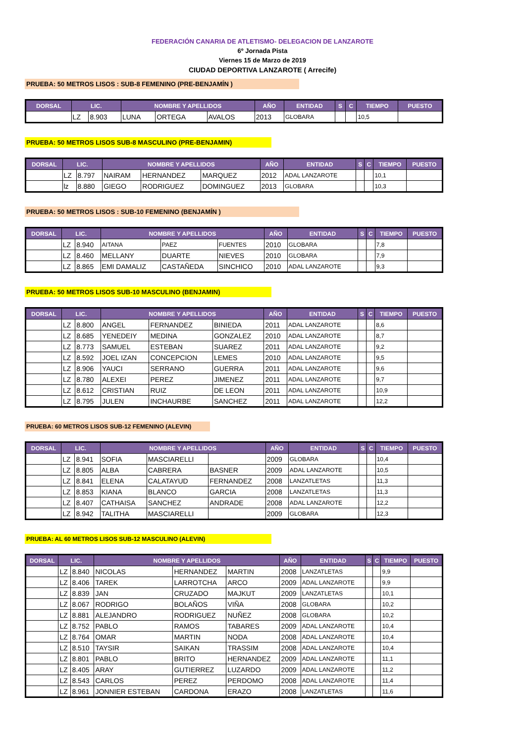FEDERACIÓN CANARIA DE ATLETISMO- DELEGACION DE LANZAROTE
6º Jornada Pista
Viernes 15 de Marzo de 2019
CIUDAD DEPORTIVA LANZAROTE ( Arrecife)
PRUEBA: 50 METROS LISOS : SUB-8 FEMENINO (PRE-BENJAMÍN )
| DORSAL | LIC. | | NOMBRE Y APELLIDOS | | | AÑO | ENTIDAD | S | C | TIEMPO | PUESTO |
| --- | --- | --- | --- | --- | --- | --- | --- | --- | --- | --- | --- |
| | LZ | 8.903 | LUNA | ORTEGA | AVALOS | 2013 | GLOBARA | | | 10,5 | |
PRUEBA: 50 METROS LISOS SUB-8 MASCULINO (PRE-BENJAMIN)
| DORSAL | LIC. | | NOMBRE Y APELLIDOS | | | AÑO | ENTIDAD | S | C | TIEMPO | PUESTO |
| --- | --- | --- | --- | --- | --- | --- | --- | --- | --- | --- | --- |
| | LZ | 8.797 | NAIRAM | HERNANDEZ | MARQUEZ | 2012 | ADAL LANZAROTE | | | 10,1 | |
| | lz | 8.880 | GIEGO | RODRIGUEZ | DOMINGUEZ | 2013 | GLOBARA | | | 10,3 | |
PRUEBA: 50 METROS LISOS : SUB-10 FEMENINO (BENJAMÍN )
| DORSAL | LIC. | | NOMBRE Y APELLIDOS | | | AÑO | ENTIDAD | S | C | TIEMPO | PUESTO |
| --- | --- | --- | --- | --- | --- | --- | --- | --- | --- | --- | --- |
| | LZ | 8.940 | AITANA | PAEZ | FUENTES | 2010 | GLOBARA | | | 7,8 | |
| | LZ | 8.460 | MELLANY | DUARTE | NIEVES | 2010 | GLOBARA | | | 7,9 | |
| | LZ | 8.865 | EMI DAMALIZ | CASTAÑEDA | SINCHICO | 2010 | ADAL LANZAROTE | | | 9,3 | |
PRUEBA: 50 METROS LISOS SUB-10 MASCULINO (BENJAMIN)
| DORSAL | LIC. | | NOMBRE Y APELLIDOS | | | AÑO | ENTIDAD | S | C | TIEMPO | PUESTO |
| --- | --- | --- | --- | --- | --- | --- | --- | --- | --- | --- | --- |
| | LZ | 8.800 | ANGEL | FERNANDEZ | BINIEDA | 2011 | ADAL LANZAROTE | | | 8,6 | |
| | LZ | 8.685 | YENEDEIY | MEDINA | GONZALEZ | 2010 | ADAL LANZAROTE | | | 8,7 | |
| | LZ | 8.773 | SAMUEL | ESTEBAN | SUAREZ | 2011 | ADAL LANZAROTE | | | 9,2 | |
| | LZ | 8.592 | JOEL IZAN | CONCEPCION | LEMES | 2010 | ADAL LANZAROTE | | | 9,5 | |
| | LZ | 8.906 | YAUCI | SERRANO | GUERRA | 2011 | ADAL LANZAROTE | | | 9,6 | |
| | LZ | 8.780 | ALEXEI | PEREZ | JIMENEZ | 2011 | ADAL LANZAROTE | | | 9,7 | |
| | LZ | 8.612 | CRISTIAN | RUIZ | DE LEON | 2011 | ADAL LANZAROTE | | | 10,9 | |
| | LZ | 8.795 | JULEN | INCHAURBE | SANCHEZ | 2011 | ADAL LANZAROTE | | | 12,2 | |
PRUEBA: 60 METROS LISOS SUB-12 FEMENINO (ALEVIN)
| DORSAL | LIC. | | NOMBRE Y APELLIDOS | | | AÑO | ENTIDAD | S | C | TIEMPO | PUESTO |
| --- | --- | --- | --- | --- | --- | --- | --- | --- | --- | --- | --- |
| | LZ | 8.941 | SOFIA | MASCIARELLI | | 2009 | GLOBARA | | | 10,4 | |
| | LZ | 8.805 | ALBA | CABRERA | BASNER | 2009 | ADAL LANZAROTE | | | 10,5 | |
| | LZ | 8.841 | ELENA | CALATAYUD | FERNANDEZ | 2008 | LANZATLETAS | | | 11,3 | |
| | LZ | 8.853 | KIANA | BLANCO | GARCIA | 2008 | LANZATLETAS | | | 11,3 | |
| | LZ | 8.407 | CATHAISA | SANCHEZ | ANDRADE | 2008 | ADAL LANZAROTE | | | 12,2 | |
| | LZ | 8.942 | TALITHA | MASCIARELLI | | 2009 | GLOBARA | | | 12,3 | |
PRUEBA: AL 60 METROS LISOS SUB-12 MASCULINO (ALEVIN)
| DORSAL | LIC. | | NOMBRE Y APELLIDOS | | | AÑO | ENTIDAD | S | C | TIEMPO | PUESTO |
| --- | --- | --- | --- | --- | --- | --- | --- | --- | --- | --- | --- |
| | LZ | 8.840 | NICOLAS | HERNANDEZ | MARTIN | 2008 | LANZATLETAS | | | 9,9 | |
| | LZ | 8.406 | TAREK | LARROTCHA | ARCO | 2009 | ADAL LANZAROTE | | | 9,9 | |
| | LZ | 8.839 | JAN | CRUZADO | MAJKUT | 2009 | LANZATLETAS | | | 10,1 | |
| | LZ | 8.067 | RODRIGO | BOLAÑOS | VIÑA | 2008 | GLOBARA | | | 10,2 | |
| | LZ | 8.881 | ALEJANDRO | RODRIGUEZ | NUÑEZ | 2008 | GLOBARA | | | 10,2 | |
| | LZ | 8.752 | PABLO | RAMOS | TABARES | 2009 | ADAL LANZAROTE | | | 10,4 | |
| | LZ | 8.764 | OMAR | MARTIN | NODA | 2008 | ADAL LANZAROTE | | | 10,4 | |
| | LZ | 8.510 | TAYSIR | SAIKAN | TRASSIM | 2008 | ADAL LANZAROTE | | | 10,4 | |
| | LZ | 8.801 | PABLO | BRITO | HERNANDEZ | 2009 | ADAL LANZAROTE | | | 11,1 | |
| | LZ | 8.405 | ARAY | GUTIERREZ | LUZARDO | 2009 | ADAL LANZAROTE | | | 11,2 | |
| | LZ | 8.543 | CARLOS | PEREZ | PERDOMO | 2008 | ADAL LANZAROTE | | | 11,4 | |
| | LZ | 8.961 | JONNIER ESTEBAN | CARDONA | ERAZO | 2008 | LANZATLETAS | | | 11,6 | |